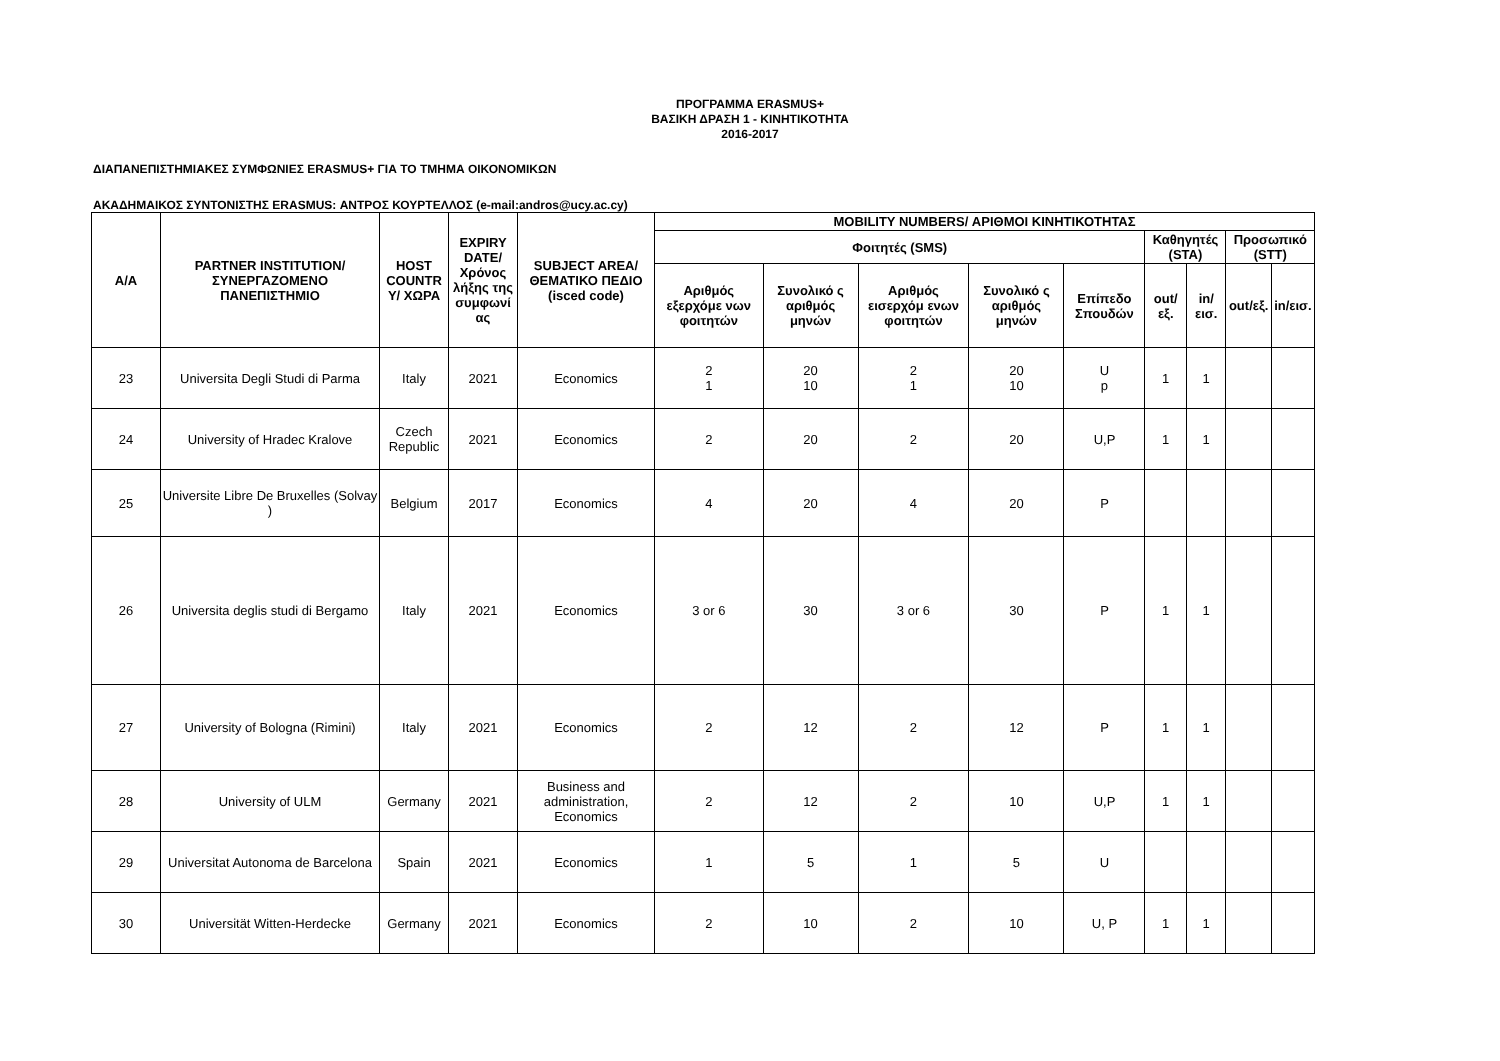ΠΡΟΓΡΑΜΜΑ ERASMUS+
ΒΑΣΙΚΗ ΔΡΑΣΗ 1 - ΚΙΝΗΤΙΚΟΤΗΤΑ
2016-2017
ΔΙΑΠΑΝΕΠΙΣΤΗΜΙΑΚΕΣ ΣΥΜΦΩΝΙΕΣ ERASMUS+ ΓΙΑ ΤΟ ΤΜΗΜΑ ΟΙΚΟΝΟΜΙΚΩΝ
ΑΚΑΔΗΜΑΙΚΟΣ ΣΥΝΤΟΝΙΣΤΗΣ ERASMUS: ΑΝΤΡΟΣ ΚΟΥΡΤΕΛΛΟΣ (e-mail:andros@ucy.ac.cy)
| Α/Α | PARTNER INSTITUTION/ ΣΥΝΕΡΓΑΖΟΜΕΝΟ ΠΑΝΕΠΙΣΤΗΜΙΟ | HOST COUNTR Y/ ΧΩΡΑ | EXPIRY DATE/ Χρόνος λήξης της συμφωνί ας | SUBJECT AREA/ ΘΕΜΑΤΙΚΟ ΠΕΔΙΟ (isced code) | MOBILITY NUMBERS/ ΑΡΙΘΜΟΙ ΚΙΝΗΤΙΚΟΤΗΤΑΣ | | | | | | | | |
| --- | --- | --- | --- | --- | --- | --- | --- | --- | --- | --- | --- | --- | --- |
| | | | | | Φοιτητές (SMS) | | | | | Καθηγητές (STA) | | Προσωπικό (STT) | |
| | | | | | Αριθμός εξερχόμε νων φοιτητών | Συνολικό ς αριθμός μηνών | Αριθμός εισερχόμ ενων φοιτητών | Συνολικό ς αριθμός μηνών | Επίπεδο Σπουδών | out/εξ. | in/εισ. | out/εξ. | in/εισ. |
| 23 | Universita Degli Studi di Parma | Italy | 2021 | Economics | 2 1 | 20 10 | 2 1 | 20 10 | U p | 1 | 1 | | |
| 24 | University of Hradec Kralove | Czech Republic | 2021 | Economics | 2 | 20 | 2 | 20 | U,P | 1 | 1 | | |
| 25 | Universite Libre De Bruxelles (Solvay ) | Belgium | 2017 | Economics | 4 | 20 | 4 | 20 | P | | | | |
| 26 | Universita deglis studi di Bergamo | Italy | 2021 | Economics | 3 or 6 | 30 | 3 or 6 | 30 | P | 1 | 1 | | |
| 27 | University of Bologna (Rimini) | Italy | 2021 | Economics | 2 | 12 | 2 | 12 | P | 1 | 1 | | |
| 28 | University of ULM | Germany | 2021 | Business and administration, Economics | 2 | 12 | 2 | 10 | U,P | 1 | 1 | | |
| 29 | Universitat Autonoma de Barcelona | Spain | 2021 | Economics | 1 | 5 | 1 | 5 | U | | | | |
| 30 | Universität Witten-Herdecke | Germany | 2021 | Economics | 2 | 10 | 2 | 10 | U, P | 1 | 1 | | |